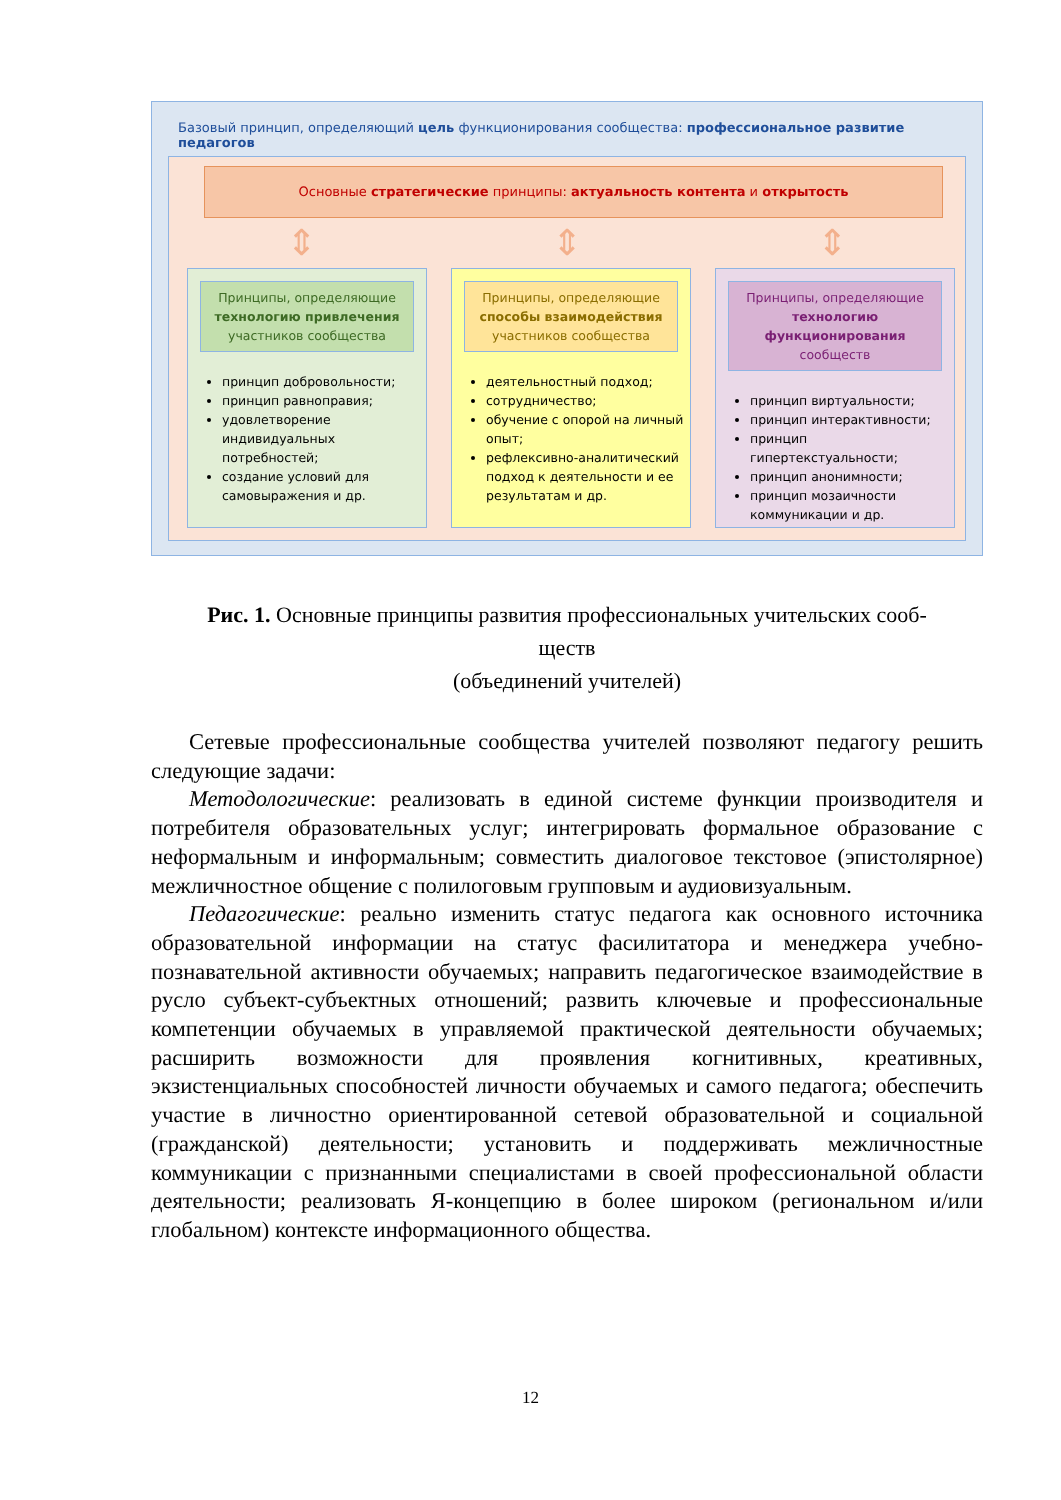Базовый принцип, определяющий цель функционирования сообщества: профессиональное развитие педагогов
Основные стратегические принципы: актуальность контента и открытость
⇕ ⇕ ⇕
Принципы, определяющие технологию привлечения участников сообщества
принцип добровольности;
принцип равноправия;
удовлетворение индивидуальных потребностей;
создание условий для самовыражения и др.
Принципы, определяющие способы взаимодействия участников сообщества
деятельностный подход;
сотрудничество;
обучение с опорой на личный опыт;
рефлексивно-аналитический подход к деятельности и ее результатам и др.
Принципы, определяющие технологию функционирования сообществ
принцип виртуальности;
принцип интерактивности;
принцип гипертекстуальности;
принцип анонимности;
принцип мозаичности коммуникации и др.
Рис. 1. Основные принципы развития профессиональных учительских сооб-
ществ
(объединений учителей)
Сетевые профессиональные сообщества учителей позволяют педагогу решить следующие задачи:
Методологические: реализовать в единой системе функции производителя и потребителя образовательных услуг; интегрировать формальное образование с неформальным и информальным; совместить диалоговое текстовое (эпистолярное) межличностное общение с полилоговым групповым и аудиовизуальным.
Педагогические: реально изменить статус педагога как основного источника образовательной информации на статус фасилитатора и менеджера учебно-познавательной активности обучаемых; направить педагогическое взаимодействие в русло субъект-субъектных отношений; развить ключевые и профессиональные компетенции обучаемых в управляемой практической деятельности обучаемых; расширить возможности для проявления когнитивных, креативных, экзистенциальных способностей личности обучаемых и самого педагога; обеспечить участие в личностно ориентированной сетевой образовательной и социальной (гражданской) деятельности; установить и поддерживать межличностные коммуникации с признанными специалистами в своей профессиональной области деятельности; реализовать Я-концепцию в более широком (региональном и/или глобальном) контексте информационного общества.
12